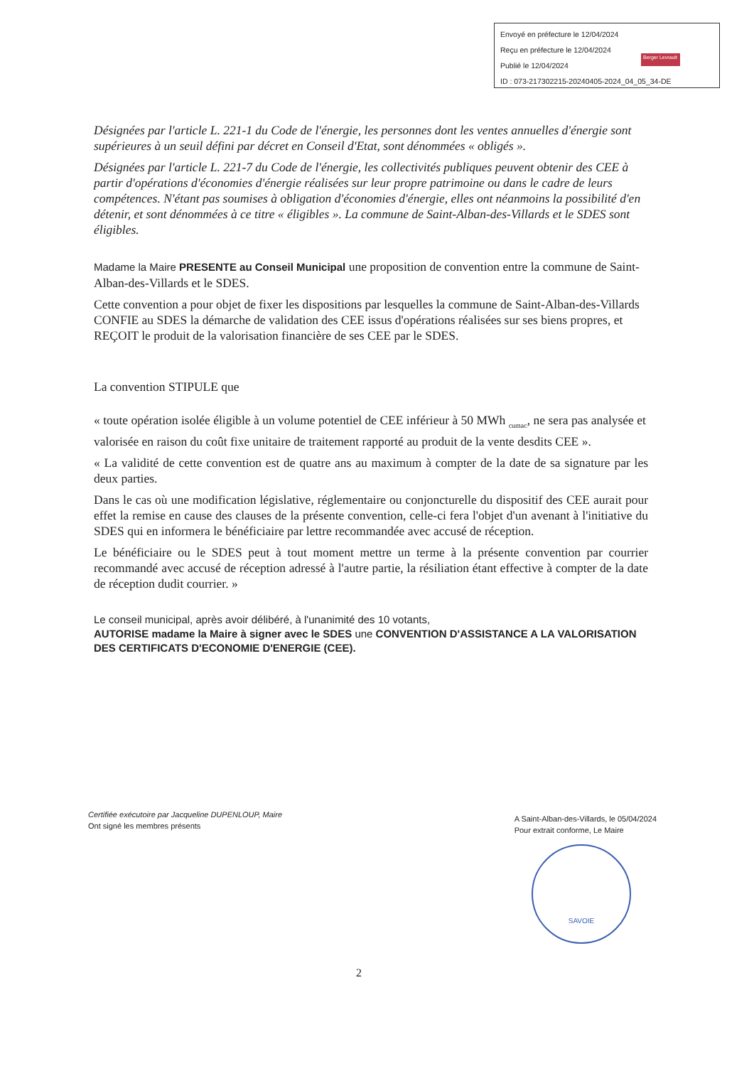Envoyé en préfecture le 12/04/2024
Reçu en préfecture le 12/04/2024
Publié le 12/04/2024
ID : 073-217302215-20240405-2024_04_05_34-DE
Berger Levrault
Désignées par l'article L. 221-1 du Code de l'énergie, les personnes dont les ventes annuelles d'énergie sont supérieures à un seuil défini par décret en Conseil d'Etat, sont dénommées « obligés ».
Désignées par l'article L. 221-7 du Code de l'énergie, les collectivités publiques peuvent obtenir des CEE à partir d'opérations d'économies d'énergie réalisées sur leur propre patrimoine ou dans le cadre de leurs compétences. N'étant pas soumises à obligation d'économies d'énergie, elles ont néanmoins la possibilité d'en détenir, et sont dénommées à ce titre « éligibles ». La commune de Saint-Alban-des-Villards et le SDES sont éligibles.
Madame la Maire PRESENTE au Conseil Municipal une proposition de convention entre la commune de Saint-Alban-des-Villards et le SDES.
Cette convention a pour objet de fixer les dispositions par lesquelles la commune de Saint-Alban-des-Villards CONFIE au SDES la démarche de validation des CEE issus d'opérations réalisées sur ses biens propres, et REÇOIT le produit de la valorisation financière de ses CEE par le SDES.
La convention STIPULE que
« toute opération isolée éligible à un volume potentiel de CEE inférieur à 50 MWh <sub>cumac</sub>, ne sera pas analysée et valorisée en raison du coût fixe unitaire de traitement rapporté au produit de la vente desdits CEE ».
« La validité de cette convention est de quatre ans au maximum à compter de la date de sa signature par les deux parties.
Dans le cas où une modification législative, réglementaire ou conjoncturelle du dispositif des CEE aurait pour effet la remise en cause des clauses de la présente convention, celle-ci fera l'objet d'un avenant à l'initiative du SDES qui en informera le bénéficiaire par lettre recommandée avec accusé de réception.
Le bénéficiaire ou le SDES peut à tout moment mettre un terme à la présente convention par courrier recommandé avec accusé de réception adressé à l'autre partie, la résiliation étant effective à compter de la date de réception dudit courrier. »
Le conseil municipal, après avoir délibéré, à l'unanimité des 10 votants,
AUTORISE madame la Maire à signer avec le SDES une CONVENTION D'ASSISTANCE A LA VALORISATION DES CERTIFICATS D'ECONOMIE D'ENERGIE (CEE).
Certifiée exécutoire par Jacqueline DUPENLOUP, Maire
Ont signé les membres présents
A Saint-Alban-des-Villards, le 05/04/2024
Pour extrait conforme, Le Maire
SAVOIE
2